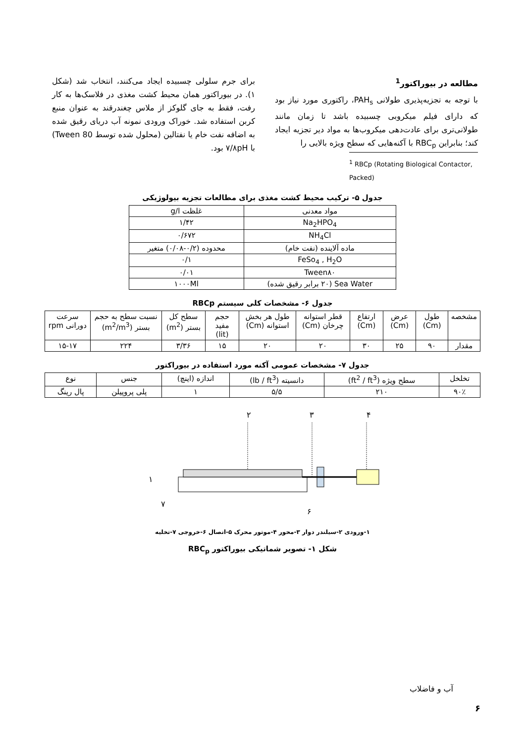مطالعه در بیوراکتور<sup>1</sup>
با توجه به تجزیه‌پذیری طولانی PAH<sub>s</sub>، راکتوری مورد نیاز بود که دارای فیلم میکروبی چسبیده باشد تا زمان مانند طولانی‌تری برای عادت‌دهی میکروب‌ها به مواد دیر تجزیه ایجاد کند؛ بنابراین RBC<sub>p</sub> با آکنه‌هایی که سطح ویژه بالایی را
<sup>1</sup> RBCp (Rotating Biological Contactor, Packed)
برای جرم سلولی چسبیده ایجاد می‌کنند، انتخاب شد (شکل ۱). در بیوراکتور همان محیط کشت مغذی در فلاسک‌ها به کار رفت، فقط به جای گلوکز از ملاس چغندرقند به عنوان منبع کربن استفاده شد. خوراک ورودی نمونه آب دریای رقیق شده به اضافه نفت خام یا نفتالین (محلول شده توسط Tween 80) با ۷/۸pH بود.
جدول ۵- ترکیب محیط کشت مغذی برای مطالعات تجزیه بیولوژیکی
| مواد معدنی | غلظت g/l |
| --- | --- |
| Na<sub>2</sub>HPO<sub>4</sub> | ۱/۴۲ |
| NH<sub>4</sub>Cl | ۰/۶۷۲ |
| ماده آلاینده (نفت خام) | محدوده (۰/۲-۰/۰۸) متغیر |
| FeSo<sub>4</sub> , H<sub>2</sub>O | ۰/۱ |
| Tween۸۰ | ۰/۰۱ |
| Sea Water (۲۰ برابر رقیق شده) | ۱۰۰۰Ml |
جدول ۶- مشخصات کلی سیستم RBCp
| مشخصه | طول (Cm) | عرض (Cm) | ارتفاع (Cm) | قطر استوانه چرخان (Cm) | طول هر بخش استوانه (Cm) | حجم مفید (lit) | سطح کل بستر (m<sup>2</sup>) | نسبت سطح به حجم بستر (m<sup>2</sup>/m<sup>3</sup>) | سرعت دورانی rpm |
| --- | --- | --- | --- | --- | --- | --- | --- | --- | --- |
| مقدار | ۹۰ | ۲۵ | ۳۰ | ۲۰ | ۲۰ | ۱۵ | ۳/۳۶ | ۲۲۴ | ۱۵-۱۷ |
جدول ۷- مشخصات عمومی آکنه مورد استفاده در بیوراکتور
| تخلخل | سطح ویژه (ft<sup>2</sup> / ft<sup>3</sup>) | دانسیته (lb / ft<sup>3</sup>) | اندازه (اینچ) | جنس | نوع |
| --- | --- | --- | --- | --- | --- |
| ۹۰٪ | ۲۱۰ | ۵/۵ | ۱ | پلی پروپیلن | پال رینگ |
۲
۳
۴
۱
۷
۶
۱-ورودی ۲-سیلندر دوار ۳-محور ۴-موتور محرک ۵-اتصال ۶-خروجی ۷-تخلیه
شکل ۱- تصویر شماتیکی بیوراکتور RBC<sub>p</sub>
آب و فاضلاب
۶